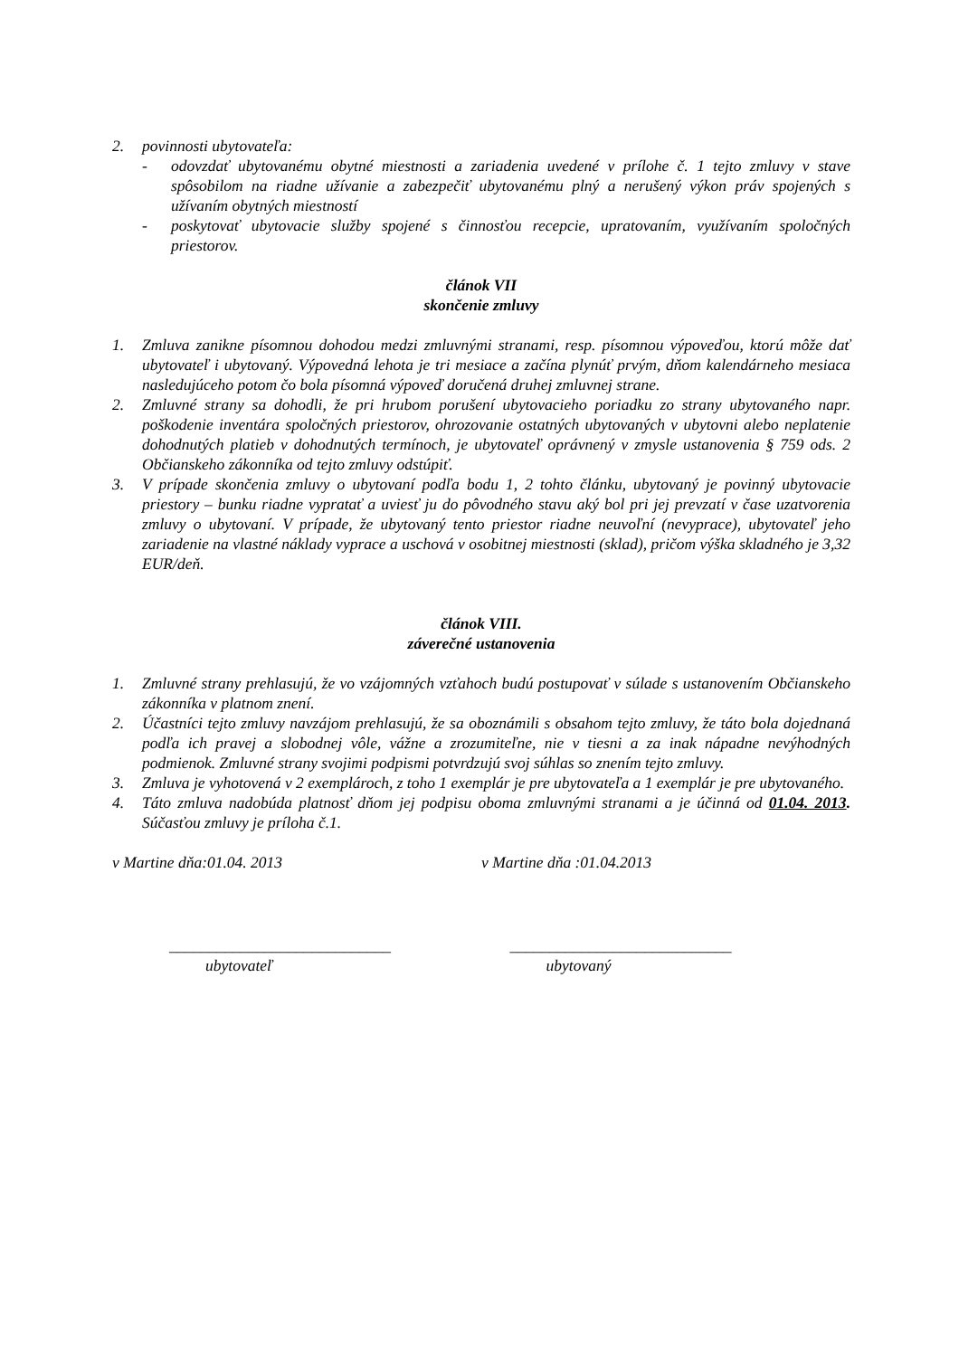2. povinnosti ubytovateľa:
- odovzdať ubytovanému obytné miestnosti a zariadenia uvedené v prílohe č. 1 tejto zmluvy v stave spôsobilom na riadne užívanie a zabezpečiť ubytovanému plný a nerušený výkon práv spojených s užívaním obytných miestností
- poskytovať ubytovacie služby spojené s činnosťou recepcie, upratovaním, využívaním spoločných priestorov.
článok VII
skončenie zmluvy
1. Zmluva zanikne písomnou dohodou medzi zmluvnými stranami, resp. písomnou výpoveďou, ktorú môže dať ubytovateľ i ubytovaný. Výpovedná lehota je tri mesiace a začína plynúť prvým, dňom kalendárneho mesiaca nasledujúceho potom čo bola písomná výpoveď doručená druhej zmluvnej strane.
2. Zmluvné strany sa dohodli, že pri hrubom porušení ubytovacieho poriadku zo strany ubytovaného napr. poškodenie inventára spoločných priestorov, ohrozovanie ostatných ubytovaných v ubytovni alebo neplatenie dohodnutých platieb v dohodnutých termínoch, je ubytovateľ oprávnený v zmysle ustanovenia § 759 ods. 2 Občianskeho zákonníka od tejto zmluvy odstúpiť.
3. V prípade skončenia zmluvy o ubytovaní podľa bodu 1, 2 tohto článku, ubytovaný je povinný ubytovacie priestory – bunku riadne vypratať a uviesť ju do pôvodného stavu aký bol pri jej prevzatí v čase uzatvorenia zmluvy o ubytovaní. V prípade, že ubytovaný tento priestor riadne neuvoľní (nevyprace), ubytovateľ jeho zariadenie na vlastné náklady vyprace a uschová v osobitnej miestnosti (sklad), pričom výška skladného je 3,32 EUR/deň.
článok VIII.
záverečné ustanovenia
1. Zmluvné strany prehlasujú, že vo vzájomných vzťahoch budú postupovať v súlade s ustanovením Občianskeho zákonníka v platnom znení.
2. Účastníci tejto zmluvy navzájom prehlasujú, že sa oboznámili s obsahom tejto zmluvy, že táto bola dojednaná podľa ich pravej a slobodnej vôle, vážne a zrozumiteľne, nie v tiesni a za inak nápadne nevýhodných podmienok. Zmluvné strany svojimi podpismi potvrdzujú svoj súhlas so znením tejto zmluvy.
3. Zmluva je vyhotovená v 2 exemplároch, z toho 1 exemplár je pre ubytovateľa a 1 exemplár je pre ubytovaného.
4. Táto zmluva nadobúda platnosť dňom jej podpisu oboma zmluvnými stranami a je účinná od 01.04. 2013. Súčasťou zmluvy je príloha č.1.
v Martine dňa:01.04. 2013 v Martine dňa :01.04.2013
____________________________
ubytovateľ
____________________________
ubytovaný